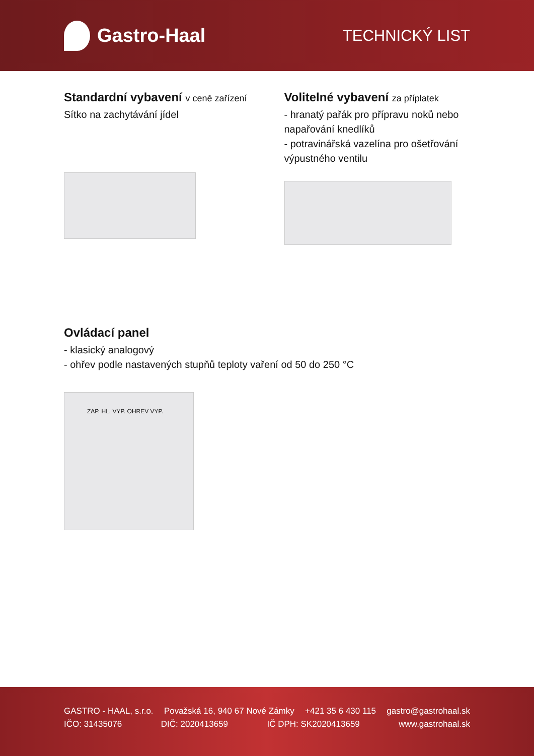Gastro-Haal
TECHNICKÝ LIST
Standardní vybavení v ceně zařízení
Sítko na zachytávání jídel
Volitelné vybavení za příplatek
- hranatý pařák pro přípravu noků nebo napařování knedlíků
- potravinářská vazelína pro ošetřování výpustného ventilu
Ovládací panel
- klasický analogový
- ohřev podle nastavených stupňů teploty vaření od 50 do 250 °C
ZAP. HL. VYP. OHREV VYP.
GASTRO - HAAL, s.r.o. Považská 16, 940 67 Nové Zámky +421 35 6 430 115 gastro@gastrohaal.sk
IČO: 31435076 DIČ: 2020413659 IČ DPH: SK2020413659 www.gastrohaal.sk